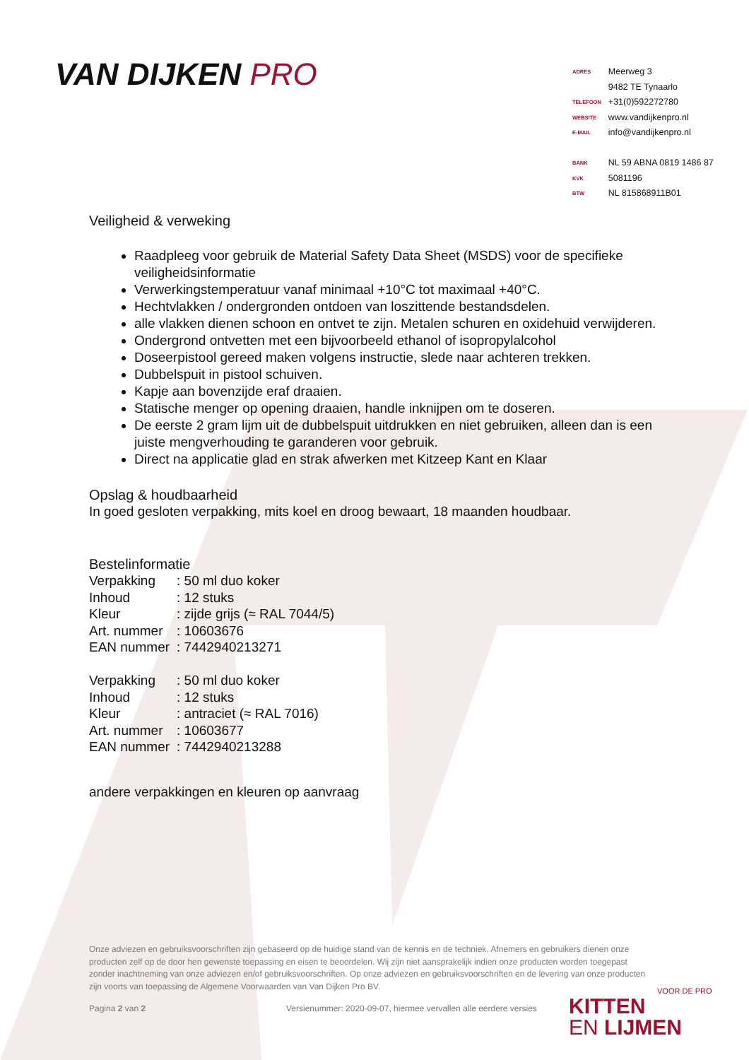VAN DIJKEN PRO
| ADRES | Meerweg 3 |
| | 9482 TE Tynaarlo |
| TELEFOON | +31(0)592272780 |
| WEBSITE | www.vandijkenpro.nl |
| E-MAIL | info@vandijkenpro.nl |
| BANK | NL 59 ABNA 0819 1486 87 |
| KVK | 5081196 |
| BTW | NL 815868911B01 |
Veiligheid & verweking
Raadpleeg voor gebruik de Material Safety Data Sheet (MSDS) voor de specifieke veiligheidsinformatie
Verwerkingstemperatuur vanaf minimaal +10°C tot maximaal +40°C.
Hechtvlakken / ondergronden ontdoen van loszittende bestandsdelen.
alle vlakken dienen schoon en ontvet te zijn. Metalen schuren en oxidehuid verwijderen.
Ondergrond ontvetten met een bijvoorbeeld ethanol of isopropylalcohol
Doseerpistool gereed maken volgens instructie, slede naar achteren trekken.
Dubbelspuit in pistool schuiven.
Kapje aan bovenzijde eraf draaien.
Statische menger op opening draaien, handle inknijpen om te doseren.
De eerste 2 gram lijm uit de dubbelspuit uitdrukken en niet gebruiken, alleen dan is een juiste mengverhouding te garanderen voor gebruik.
Direct na applicatie glad en strak afwerken met Kitzeep Kant en Klaar
Opslag & houdbaarheid
In goed gesloten verpakking, mits koel en droog bewaart, 18 maanden houdbaar.
Bestelinformatie
| Verpakking | : 50 ml duo koker |
| Inhoud | : 12 stuks |
| Kleur | : zijde grijs (≈ RAL 7044/5) |
| Art. nummer | : 10603676 |
| EAN nummer | : 7442940213271 |
| Verpakking | : 50 ml duo koker |
| Inhoud | : 12 stuks |
| Kleur | : antraciet (≈ RAL 7016) |
| Art. nummer | : 10603677 |
| EAN nummer | : 7442940213288 |
andere verpakkingen en kleuren op aanvraag
Onze adviezen en gebruiksvoorschriften zijn gebaseerd op de huidige stand van de kennis en de techniek. Afnemers en gebruikers dienen onze producten zelf op de door hen gewenste toepassing en eisen te beoordelen. Wij zijn niet aansprakelijk indien onze producten worden toegepast zonder inachtneming van onze adviezen en/of gebruiksvoorschriften. Op onze adviezen en gebruiksvoorschriften en de levering van onze producten zijn voorts van toepassing de Algemene Voorwaarden van Van Dijken Pro BV.
Pagina 2 van 2
Versienummer: 2020-09-07, hiermee vervallen alle eerdere versies
VOOR DE PRO
KITTEN
EN LIJMEN